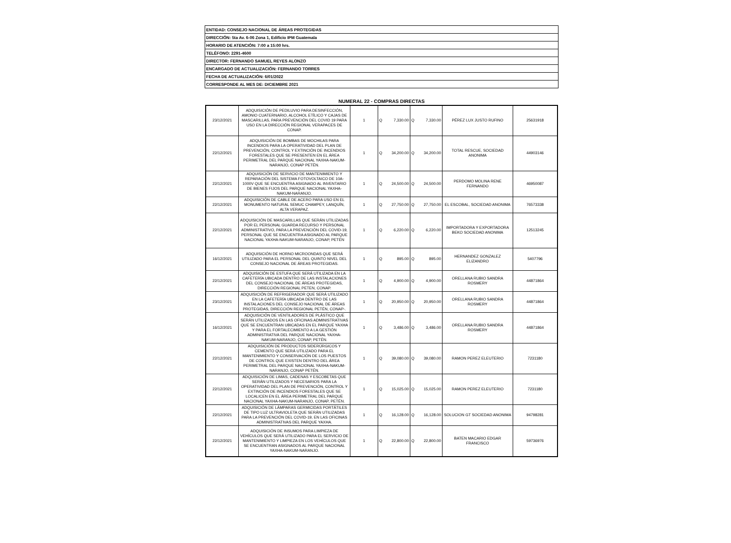| ENTIDAD: CONSEJO NACIONAL DE ÁREAS PROTEGIDAS |
| DIRECCIÓN: 5ta Av. 6-06 Zona 1, Edificio IPM Guatemala |
| HORARIO DE ATENCIÓN: 7:00 a 15:00 hrs. |
| TELÉFONO: 2291-4600 |
| DIRECTOR: FERNANDO SAMUEL REYES ALONZO |
| ENCARGADO DE ACTUALIZACIÓN: FERNANDO TORRES |
| FECHA DE ACTUALIZACIÓN: 6/01/2022 |
| CORRESPONDE AL MES DE: DICIEMBRE 2021 |
NUMERAL 22 - COMPRAS DIRECTAS
| 23/12/2021 | ADQUISICIÓN DE PEDILUVIO PARA DESINFECCIÓN, AMONIO CUATERNARIO, ALCOHOL ETÍLICO Y CAJAS DE MASCARILLAS, PARA PREVENCIÓN DEL COVID 19 PARA USO EN LA DIRECCIÓN REGIONAL VERAPACES DE CONAP. | 1 | Q | 7,330.00 | Q | 7,330.00 | PÉREZ LUX JUSTO RUFINO | 25631918 |
| 22/12/2021 | ADQUISICIÓN DE BOMBAS DE MOCHILAS PARA INCENDIOS PARA LA OPERATIVIDAD DEL PLAN DE PREVENCIÓN, CONTROL Y EXTINCIÓN DE INCENDIOS FORESTALES QUE SE PRESENTEN EN EL ÁREA PERIMETRAL DEL PARQUE NACIONAL YAXHA-NAKUM-NARANJO, CONAP PETÉN. | 1 | Q | 34,200.00 | Q | 34,200.00 | TOTAL RESCUE, SOCIEDAD ANONIMA | 44903146 |
| 22/12/2021 | ADQUISICIÓN DE SERVICIO DE MANTENIMIENTO Y REPARACIÓN DEL SISTEMA FOTOVOLTAICO DE 10A-1000V QUE SE ENCUENTRA ASIGNADO AL INVENTARIO DE BIENES FIJOS DEL PARQUE NACIONAL YAXHA-NAKUM-NARANJO. | 1 | Q | 24,500.00 | Q | 24,500.00 | PERDOMO MOLINA RENE FERNANDO | 46950087 |
| 22/12/2021 | ADQUISICIÓN DE CABLE DE ACERO PARA USO EN EL MONUMENTO NATURAL SEMUC CHAMPEY, LANQUÍN, ALTA VERAPAZ. | 1 | Q | 27,750.00 | Q | 27,750.00 | EL ESCOBAL, SOCIEDAD ANONIMA | 76573338 |
| 22/12/2021 | ADQUISICIÓN DE MASCARILLAS QUE SERÁN UTILIZADAS POR EL PERSONAL GUARDA RECURSO Y PERSONAL ADMINISTRATIVO, PARA LA PREVENCIÓN DEL COVID-19, PERSONAL QUE SE ENCUENTRA ASIGNADO AL PARQUE NACIONAL YAXHA-NAKUM-NARANJO, CONAP, PETÉN | 1 | Q | 6,220.00 | Q | 6,220.00 | IMPORTADORA Y EXPORTADORA BEKO SOCIEDAD ANONIMA | 12513245 |
| 16/12/2021 | ADQUISICIÓN DE HORNO MICROONDAS QUE SERÁ UTILIZADO PARA EL PERSONAL DEL QUINTO NIVEL DEL CONSEJO NACIONAL DE ÁREAS PROTEGIDAS. | 1 | Q | 895.00 | Q | 895.00 | HERNANDEZ GONZALEZ ELIZANDRO | 5407796 |
| 22/12/2021 | ADQUISICIÓN DE ESTUFA QUE SERÁ UTILIZADA EN LA CAFETERÍA UBICADA DENTRO DE LAS INSTALACIONES DEL CONSEJO NACIONAL DE ÁREAS PROTEGIDAS, DIRECCIÓN REGIONAL PETEN, CONAP. | 1 | Q | 4,900.00 | Q | 4,900.00 | ORELLANA RUBIO SANDRA ROSMERY | 44871864 |
| 23/12/2021 | ADQUISICIÓN DE REFRIGERADOR QUE SERÁ UTILIZADO EN LA CAFETERÍA UBICADA DENTRO DE LAS INSTALACIONES DEL CONSEJO NACIONAL DE ÁREAS PROTEGIDAS, DIRECCIÓN REGIONAL PETÉN, CONAP-. | 1 | Q | 20,950.00 | Q | 20,950.00 | ORELLANA RUBIO SANDRA ROSMERY | 44871864 |
| 16/12/2021 | ADQUISICIÓN DE VENTILADORES DE PLÁSTICO QUE SERÁN UTILIZADOS EN LAS OFICINAS ADMINISTRATIVAS QUE SE ENCUENTRAN UBICADAS EN EL PARQUE YAXHA Y PARA EL FORTALECIMIENTO A LA GESTIÓN ADMINISTRATIVA DEL PARQUE NACIONAL YAXHA-NAKUM-NARANJO, CONAP, PETÉN. | 1 | Q | 3,486.00 | Q | 3,486.00 | ORELLANA RUBIO SANDRA ROSMERY | 44871864 |
| 22/12/2021 | ADQUISICIÓN DE PRODUCTOS SIDERÚRGICOS Y CEMENTO QUE SERÁ UTILIZADO PARA EL MANTENIMIENTO Y CONSERVACIÓN DE LOS PUESTOS DE CONTROL QUE EXISTEN DENTRO DEL ÁREA PERIMETRAL DEL PARQUE NACIONAL YAXHA-NAKUM-NARANJO, CONAP PETÉN. | 1 | Q | 39,080.00 | Q | 39,080.00 | RAMON PEREZ ELEUTERIO | 7231180 |
| 22/12/2021 | ADQUISICIÓN DE LIMAS, CADENAS Y ESCOBETAS QUE SERÁN UTILIZADOS Y NECESARIOS PARA LA OPERATIVIDAD DEL PLAN DE PREVENCIÓN, CONTROL Y EXTINCIÓN DE INCENDIOS FORESTALES QUE SE LOCALICEN EN EL ÁREA PERIMETRAL DEL PARQUE NACIONAL YAXHA-NAKUM-NARANJO, CONAP, PETÉN. | 1 | Q | 15,025.00 | Q | 15,025.00 | RAMON PEREZ ELEUTERIO | 7231180 |
| 22/12/2021 | ADQUISICIÓN DE LÁMPARAS GERMICIDAS PORTÁTILES DE TIPO LUZ ULTRAVIOLETA QUE SERÁN UTILIZADAS PARA LA PREVENCIÓN DEL COVID-19, EN LAS OFICINAS ADMINISTRATIVAS DEL PARQUE YAXHA. | 1 | Q | 16,128.00 | Q | 16,128.00 | SOLUCION GT SOCIEDAD ANONIMA | 94798281 |
| 22/12/2021 | ADQUISICIÓN DE INSUMOS PARA LIMPIEZA DE VEHÍCULOS QUE SERÁ UTILIZADO PARA EL SERVICIO DE MANTENIMIENTO Y LIMPIEZA EN LOS VEHÍCULOS QUE SE ENCUENTRAN ASIGNADOS AL PARQUE NACIONAL YAXHA-NAKUM-NARANJO. | 1 | Q | 22,800.00 | Q | 22,800.00 | BATEN MACARIO EDGAR FRANCISCO | 59736976 |